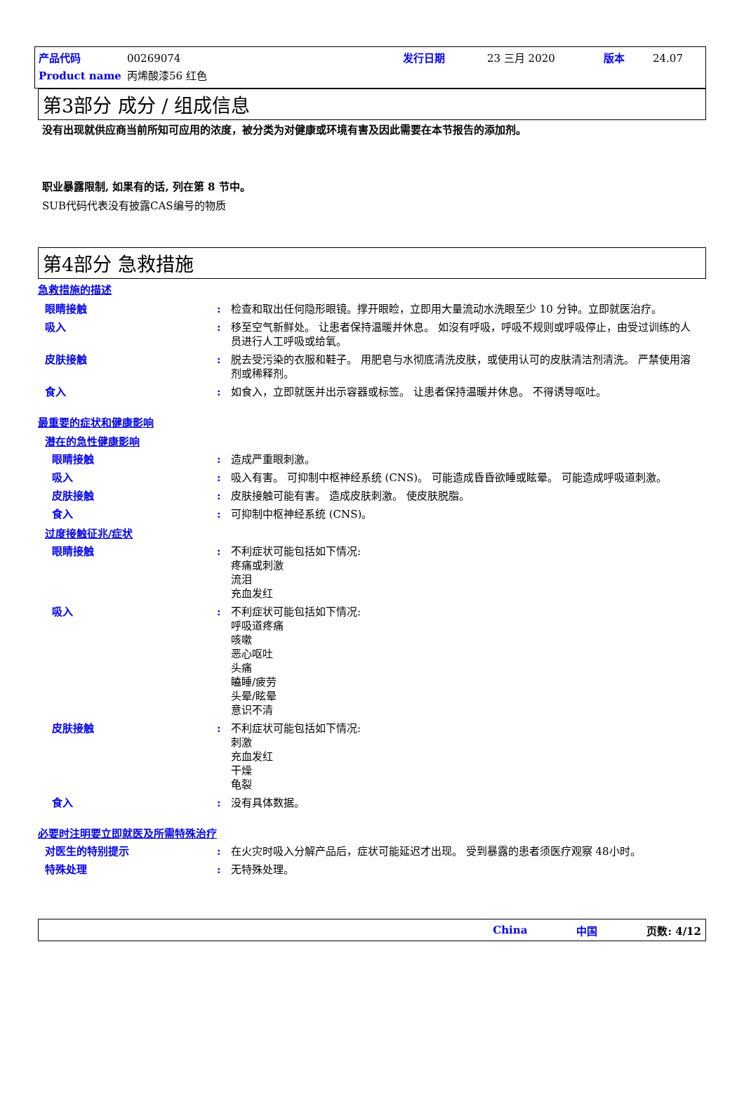产品代码 00269074 发行日期 23 三月 2020 版本 24.07
Product name 丙烯酸漆56 红色
第3部分 成分 / 组成信息
没有出现就供应商当前所知可应用的浓度，被分类为对健康或环境有害及因此需要在本节报告的添加剂。
职业暴露限制, 如果有的话, 列在第 8 节中。
SUB代码代表没有披露CAS编号的物质
第4部分 急救措施
急救措施的描述
眼睛接触: 检查和取出任何隐形眼镜。撑开眼睑，立即用大量流动水洗眼至少 10 分钟。立即就医治疗。
吸入: 移至空气新鲜处。 让患者保持温暖并休息。 如沒有呼吸，呼吸不规则或呼吸停止，由受过训练的人员进行人工呼吸或给氧。
皮肤接触: 脱去受污染的衣服和鞋子。 用肥皂与水彻底清洗皮肤，或使用认可的皮肤清洁剂清洗。 严禁使用溶剂或稀释剂。
食入: 如食入，立即就医并出示容器或标签。 让患者保持温暖并休息。 不得诱导呕吐。
最重要的症状和健康影响
潜在的急性健康影响
眼睛接触: 造成严重眼刺激。
吸入: 吸入有害。 可抑制中枢神经系统 (CNS)。 可能造成昏昏欲睡或眩晕。 可能造成呼吸道刺激。
皮肤接触: 皮肤接触可能有害。 造成皮肤刺激。 使皮肤脱脂。
食入: 可抑制中枢神经系统 (CNS)。
过度接触征兆/症状
眼睛接触: 不利症状可能包括如下情况:
疼痛或刺激
流泪
充血发红
吸入: 不利症状可能包括如下情况:
呼吸道疼痛
咳嗽
恶心呕吐
头痛
瞌睡/疲劳
头晕/眩晕
意识不清
皮肤接触: 不利症状可能包括如下情况:
刺激
充血发红
干燥
龟裂
食入: 没有具体数据。
必要时注明要立即就医及所需特殊治疗
对医生的特别提示: 在火灾时吸入分解产品后，症状可能延迟才出现。 受到暴露的患者须医疗观察 48小时。
特殊处理: 无特殊处理。
China 中国 页数: 4/12